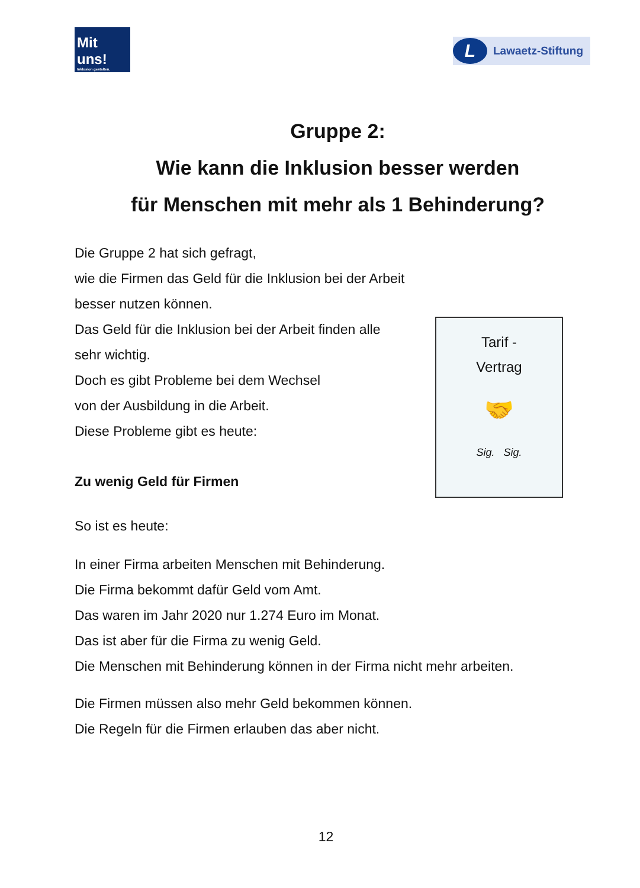Mit uns!
Inklusion gestalten.
L Lawaetz-Stiftung
Gruppe 2:
Wie kann die Inklusion besser werden
für Menschen mit mehr als 1 Behinderung?
Die Gruppe 2 hat sich gefragt,
wie die Firmen das Geld für die Inklusion bei der Arbeit
besser nutzen können.
Tarif -
Vertrag
🤝
Sig. Sig.
Das Geld für die Inklusion bei der Arbeit finden alle
sehr wichtig.
Doch es gibt Probleme bei dem Wechsel
von der Ausbildung in die Arbeit.
Diese Probleme gibt es heute:
Zu wenig Geld für Firmen
So ist es heute:
In einer Firma arbeiten Menschen mit Behinderung.
Die Firma bekommt dafür Geld vom Amt.
Das waren im Jahr 2020 nur 1.274 Euro im Monat.
Das ist aber für die Firma zu wenig Geld.
Die Menschen mit Behinderung können in der Firma nicht mehr arbeiten.
Die Firmen müssen also mehr Geld bekommen können.
Die Regeln für die Firmen erlauben das aber nicht.
12